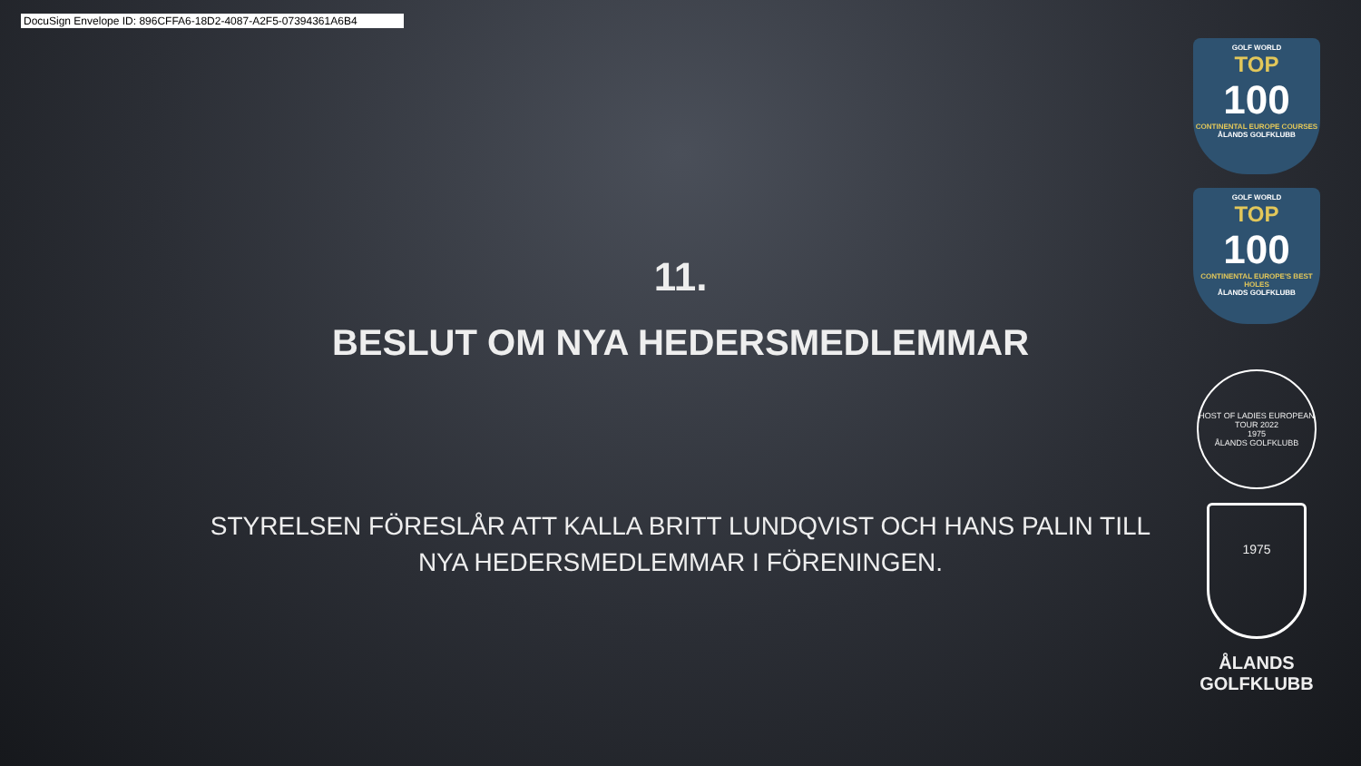DocuSign Envelope ID: 896CFFA6-18D2-4087-A2F5-07394361A6B4
11.
BESLUT OM NYA HEDERSMEDLEMMAR
STYRELSEN FÖRESLÅR ATT KALLA BRITT LUNDQVIST OCH HANS PALIN TILL NYA HEDERSMEDLEMMAR I FÖRENINGEN.
GOLF WORLD
TOP
100
CONTINENTAL EUROPE COURSES
ÅLANDS GOLFKLUBB
GOLF WORLD
TOP
100
CONTINENTAL EUROPE'S BEST HOLES
ÅLANDS GOLFKLUBB
HOST OF LADIES EUROPEAN TOUR 2022
1975
ÅLANDS GOLFKLUBB
1975
ÅLANDS
GOLFKLUBB